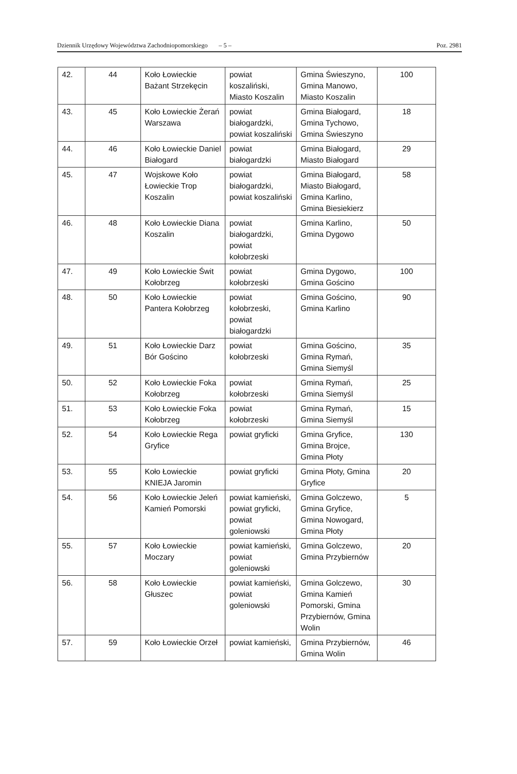Dziennik Urzędowy Województwa Zachodniopomorskiego – 5 – Poz. 2981
| 42. | 44 | Koło Łowieckie Bażant Strzekęcin | powiat koszaliński, Miasto Koszalin | Gmina Świeszyno, Gmina Manowo, Miasto Koszalin | 100 |
| 43. | 45 | Koło Łowieckie Żerań Warszawa | powiat białogardzki, powiat koszaliński | Gmina Białogard, Gmina Tychowo, Gmina Świeszyno | 18 |
| 44. | 46 | Koło Łowieckie Daniel Białogard | powiat białogardzki | Gmina Białogard, Miasto Białogard | 29 |
| 45. | 47 | Wojskowe Koło Łowieckie Trop Koszalin | powiat białogardzki, powiat koszaliński | Gmina Białogard, Miasto Białogard, Gmina Karlino, Gmina Biesiekierz | 58 |
| 46. | 48 | Koło Łowieckie Diana Koszalin | powiat białogardzki, powiat kołobrzeski | Gmina Karlino, Gmina Dygowo | 50 |
| 47. | 49 | Koło Łowieckie Świt Kołobrzeg | powiat kołobrzeski | Gmina Dygowo, Gmina Gościno | 100 |
| 48. | 50 | Koło Łowieckie Pantera Kołobrzeg | powiat kołobrzeski, powiat białogardzki | Gmina Gościno, Gmina Karlino | 90 |
| 49. | 51 | Koło Łowieckie Darz Bór Gościno | powiat kołobrzeski | Gmina Gościno, Gmina Rymań, Gmina Siemyśl | 35 |
| 50. | 52 | Koło Łowieckie Foka Kołobrzeg | powiat kołobrzeski | Gmina Rymań, Gmina Siemyśl | 25 |
| 51. | 53 | Koło Łowieckie Foka Kołobrzeg | powiat kołobrzeski | Gmina Rymań, Gmina Siemyśl | 15 |
| 52. | 54 | Koło Łowieckie Rega Gryfice | powiat gryficki | Gmina Gryfice, Gmina Brojce, Gmina Płoty | 130 |
| 53. | 55 | Koło Łowieckie KNIEJA Jaromin | powiat gryficki | Gmina Płoty, Gmina Gryfice | 20 |
| 54. | 56 | Koło Łowieckie Jeleń Kamień Pomorski | powiat kamieński, powiat gryficki, powiat goleniowski | Gmina Golczewo, Gmina Gryfice, Gmina Nowogard, Gmina Płoty | 5 |
| 55. | 57 | Koło Łowieckie Moczary | powiat kamieński, powiat goleniowski | Gmina Golczewo, Gmina Przybiernów | 20 |
| 56. | 58 | Koło Łowieckie Głuszec | powiat kamieński, powiat goleniowski | Gmina Golczewo, Gmina Kamień Pomorski, Gmina Przybiernów, Gmina Wolin | 30 |
| 57. | 59 | Koło Łowieckie Orzeł | powiat kamieński, | Gmina Przybiernów, Gmina Wolin | 46 |